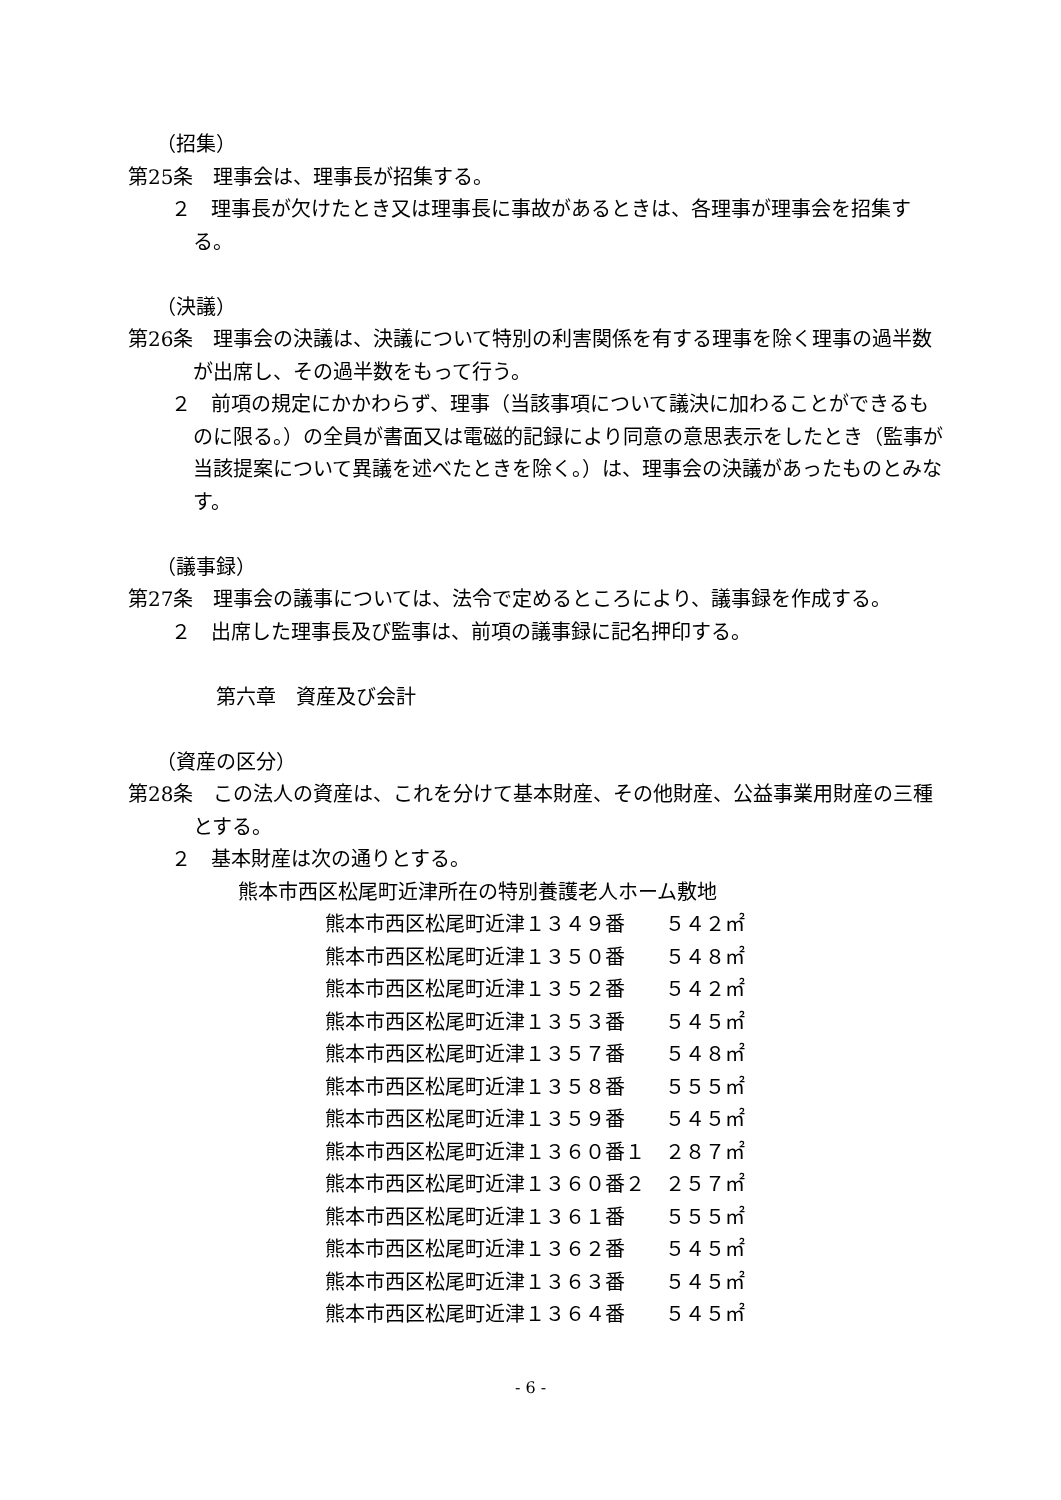（招集）
第25条　理事会は、理事長が招集する。
２　理事長が欠けたとき又は理事長に事故があるときは、各理事が理事会を招集する。
（決議）
第26条　理事会の決議は、決議について特別の利害関係を有する理事を除く理事の過半数が出席し、その過半数をもって行う。
２　前項の規定にかかわらず、理事（当該事項について議決に加わることができるものに限る。）の全員が書面又は電磁的記録により同意の意思表示をしたとき（監事が当該提案について異議を述べたときを除く。）は、理事会の決議があったものとみなす。
（議事録）
第27条　理事会の議事については、法令で定めるところにより、議事録を作成する。
２　出席した理事長及び監事は、前項の議事録に記名押印する。
第六章　資産及び会計
（資産の区分）
第28条　この法人の資産は、これを分けて基本財産、その他財産、公益事業用財産の三種とする。
２　基本財産は次の通りとする。
熊本市西区松尾町近津所在の特別養護老人ホーム敷地
| 熊本市西区松尾町近津１３４９番 | ５４２㎡ |
| 熊本市西区松尾町近津１３５０番 | ５４８㎡ |
| 熊本市西区松尾町近津１３５２番 | ５４２㎡ |
| 熊本市西区松尾町近津１３５３番 | ５４５㎡ |
| 熊本市西区松尾町近津１３５７番 | ５４８㎡ |
| 熊本市西区松尾町近津１３５８番 | ５５５㎡ |
| 熊本市西区松尾町近津１３５９番 | ５４５㎡ |
| 熊本市西区松尾町近津１３６０番１ | ２８７㎡ |
| 熊本市西区松尾町近津１３６０番２ | ２５７㎡ |
| 熊本市西区松尾町近津１３６１番 | ５５５㎡ |
| 熊本市西区松尾町近津１３６２番 | ５４５㎡ |
| 熊本市西区松尾町近津１３６３番 | ５４５㎡ |
| 熊本市西区松尾町近津１３６４番 | ５４５㎡ |
- 6 -